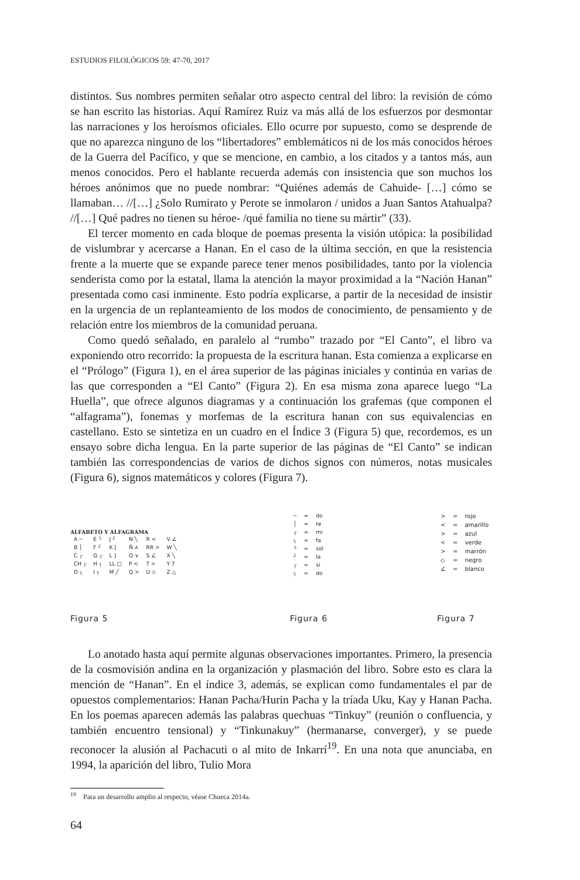ESTUDIOS FILOLÓGICOS 59: 47-70, 2017
distintos. Sus nombres permiten señalar otro aspecto central del libro: la revisión de cómo se han escrito las historias. Aquí Ramírez Ruiz va más allá de los esfuerzos por desmontar las narraciones y los heroísmos oficiales. Ello ocurre por supuesto, como se desprende de que no aparezca ninguno de los “libertadores” emblemáticos ni de los más conocidos héroes de la Guerra del Pacífico, y que se mencione, en cambio, a los citados y a tantos más, aun menos conocidos. Pero el hablante recuerda además con insistencia que son muchos los héroes anónimos que no puede nombrar: “Quiénes además de Cahuide- […] cómo se llamaban… //[…] ¿Solo Rumirato y Perote se inmolaron / unidos a Juan Santos Atahualpa? //[…] Qué padres no tienen su héroe- /qué familia no tiene su mártir” (33).
El tercer momento en cada bloque de poemas presenta la visión utópica: la posibilidad de vislumbrar y acercarse a Hanan. En el caso de la última sección, en que la resistencia frente a la muerte que se expande parece tener menos posibilidades, tanto por la violencia senderista como por la estatal, llama la atención la mayor proximidad a la “Nación Hanan” presentada como casi inminente. Esto podría explicarse, a partir de la necesidad de insistir en la urgencia de un replanteamiento de los modos de conocimiento, de pensamiento y de relación entre los miembros de la comunidad peruana.
Como quedó señalado, en paralelo al “rumbo” trazado por “El Canto”, el libro va exponiendo otro recorrido: la propuesta de la escritura hanan. Esta comienza a explicarse en el “Prólogo” (Figura 1), en el área superior de las páginas iniciales y continúa en varias de las que corresponden a “El Canto” (Figura 2). En esa misma zona aparece luego “La Huella”, que ofrece algunos diagramas y a continuación los grafemas (que componen el “alfagrama”), fonemas y morfemas de la escritura hanan con sus equivalencias en castellano. Esto se sintetiza en un cuadro en el Índice 3 (Figura 5) que, recordemos, es un ensayo sobre dicha lengua. En la parte superior de las páginas de “El Canto” se indican también las correspondencias de varios de dichos signos con números, notas musicales (Figura 6), signos matemáticos y colores (Figura 7).
ALFABETO Y ALFAGRAMA
| A ─ | E └ | J ┘ | N ╲ | R < | V ∠ |
| B │ | F ┘ | K [ | Ñ ∧ | RR > | W ╲ |
| C ┌ | G ┌ | L ] | O ∨ | S ∠ | X ╲ |
| CH ┌ | H ┐ | LL □ | P < | T > | Y 7 |
| D ┐ | I ┐ | M ╱ | Q > | U ◇ | Z △ |
Figura 5
| ─ | = | do |
| │ | = | re |
| ┌ | = | mi |
| ┐ | = | fa |
| └ | = | sol |
| ┘ | = | la |
| ┌ | = | si |
| ┐ | = | do |
Figura 6
| > | = | rojo |
| < | = | amarillo |
| > | = | azul |
| < | = | verde |
| > | = | marrón |
| ◇ | = | negro |
| ∠ | = | blanco |
Figura 7
Lo anotado hasta aquí permite algunas observaciones importantes. Primero, la presencia de la cosmovisión andina en la organización y plasmación del libro. Sobre esto es clara la mención de “Hanan”. En el índice 3, además, se explican como fundamentales el par de opuestos complementarios: Hanan Pacha/Hurin Pacha y la tríada Uku, Kay y Hanan Pacha. En los poemas aparecen además las palabras quechuas “Tinkuy” (reunión o confluencia, y también encuentro tensional) y “Tinkunakuy” (hermanarse, converger), y se puede reconocer la alusión al Pachacuti o al mito de Inkarrí<sup>19</sup>. En una nota que anunciaba, en 1994, la aparición del libro, Tulio Mora
<sup>19</sup> Para un desarrollo amplio al respecto, véase Chueca 2014a.
64